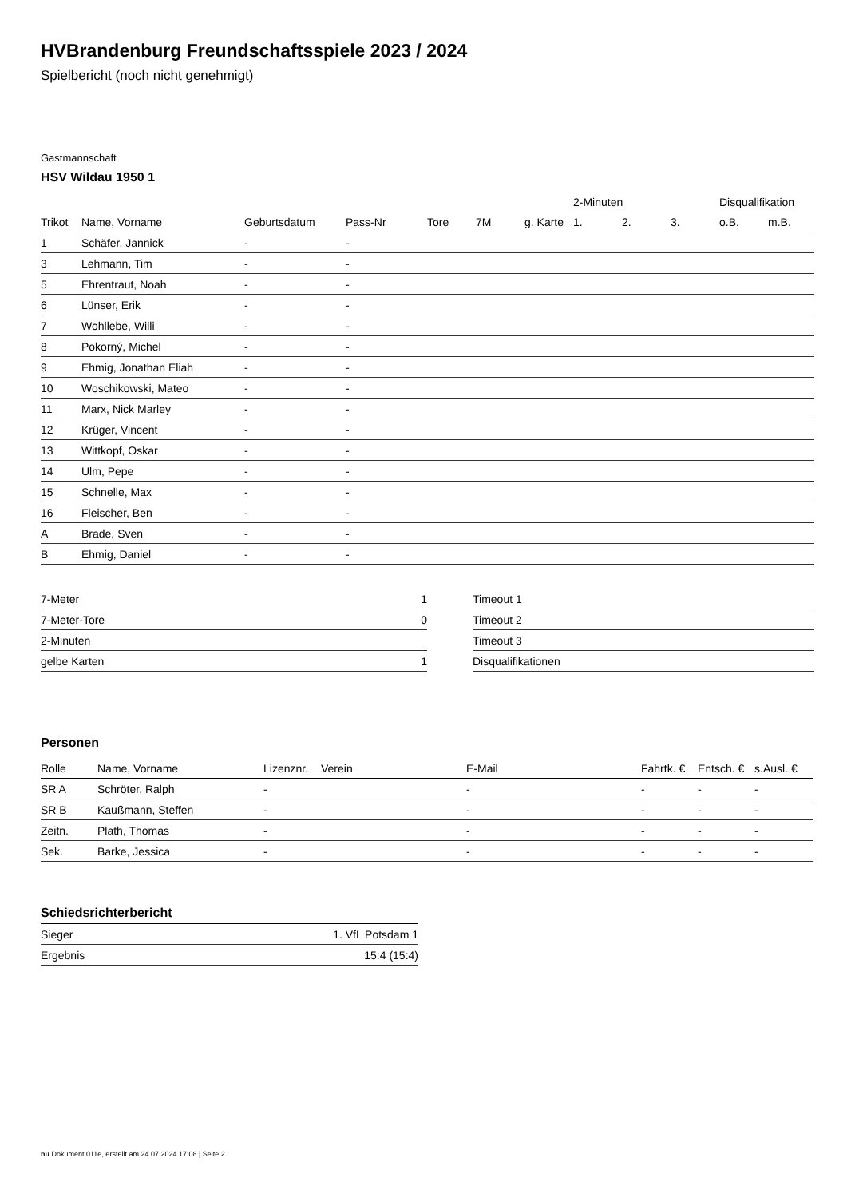HVBrandenburg Freundschaftsspiele 2023 / 2024
Spielbericht (noch nicht genehmigt)
Gastmannschaft
HSV Wildau 1950 1
| | | | | | | | 2-Minuten | | | Disqualifikation | |
| --- | --- | --- | --- | --- | --- | --- | --- | --- | --- | --- | --- |
| Trikot | Name, Vorname | Geburtsdatum | Pass-Nr | Tore | 7M | g. Karte | 1. | 2. | 3. | o.B. | m.B. |
| 1 | Schäfer, Jannick | - | - | | | | | | | | |
| 3 | Lehmann, Tim | - | - | | | | | | | | |
| 5 | Ehrentraut, Noah | - | - | | | | | | | | |
| 6 | Lünser, Erik | - | - | | | | | | | | |
| 7 | Wohllebe, Willi | - | - | | | | | | | | |
| 8 | Pokorný, Michel | - | - | | | | | | | | |
| 9 | Ehmig, Jonathan Eliah | - | - | | | | | | | | |
| 10 | Woschikowski, Mateo | - | - | | | | | | | | |
| 11 | Marx, Nick Marley | - | - | | | | | | | | |
| 12 | Krüger, Vincent | - | - | | | | | | | | |
| 13 | Wittkopf, Oskar | - | - | | | | | | | | |
| 14 | Ulm, Pepe | - | - | | | | | | | | |
| 15 | Schnelle, Max | - | - | | | | | | | | |
| 16 | Fleischer, Ben | - | - | | | | | | | | |
| A | Brade, Sven | - | - | | | | | | | | |
| B | Ehmig, Daniel | - | - | | | | | | | | |
| 7-Meter | 1 |
| 7-Meter-Tore | 0 |
| 2-Minuten | |
| gelbe Karten | 1 |
| Timeout 1 |
| Timeout 2 |
| Timeout 3 |
| Disqualifikationen |
Personen
| Rolle | Name, Vorname | Lizenznr. | Verein | E-Mail | Fahrtk. € | Entsch. € | s.Ausl. € |
| --- | --- | --- | --- | --- | --- | --- | --- |
| SR A | Schröter, Ralph | - | | - | - | - | - |
| SR B | Kaußmann, Steffen | - | | - | - | - | - |
| Zeitn. | Plath, Thomas | - | | - | - | - | - |
| Sek. | Barke, Jessica | - | | - | - | - | - |
Schiedsrichterbericht
| Sieger | 1. VfL Potsdam 1 |
| Ergebnis | 15:4 (15:4) |
nu.Dokument 011e, erstellt am 24.07.2024 17:08 | Seite 2